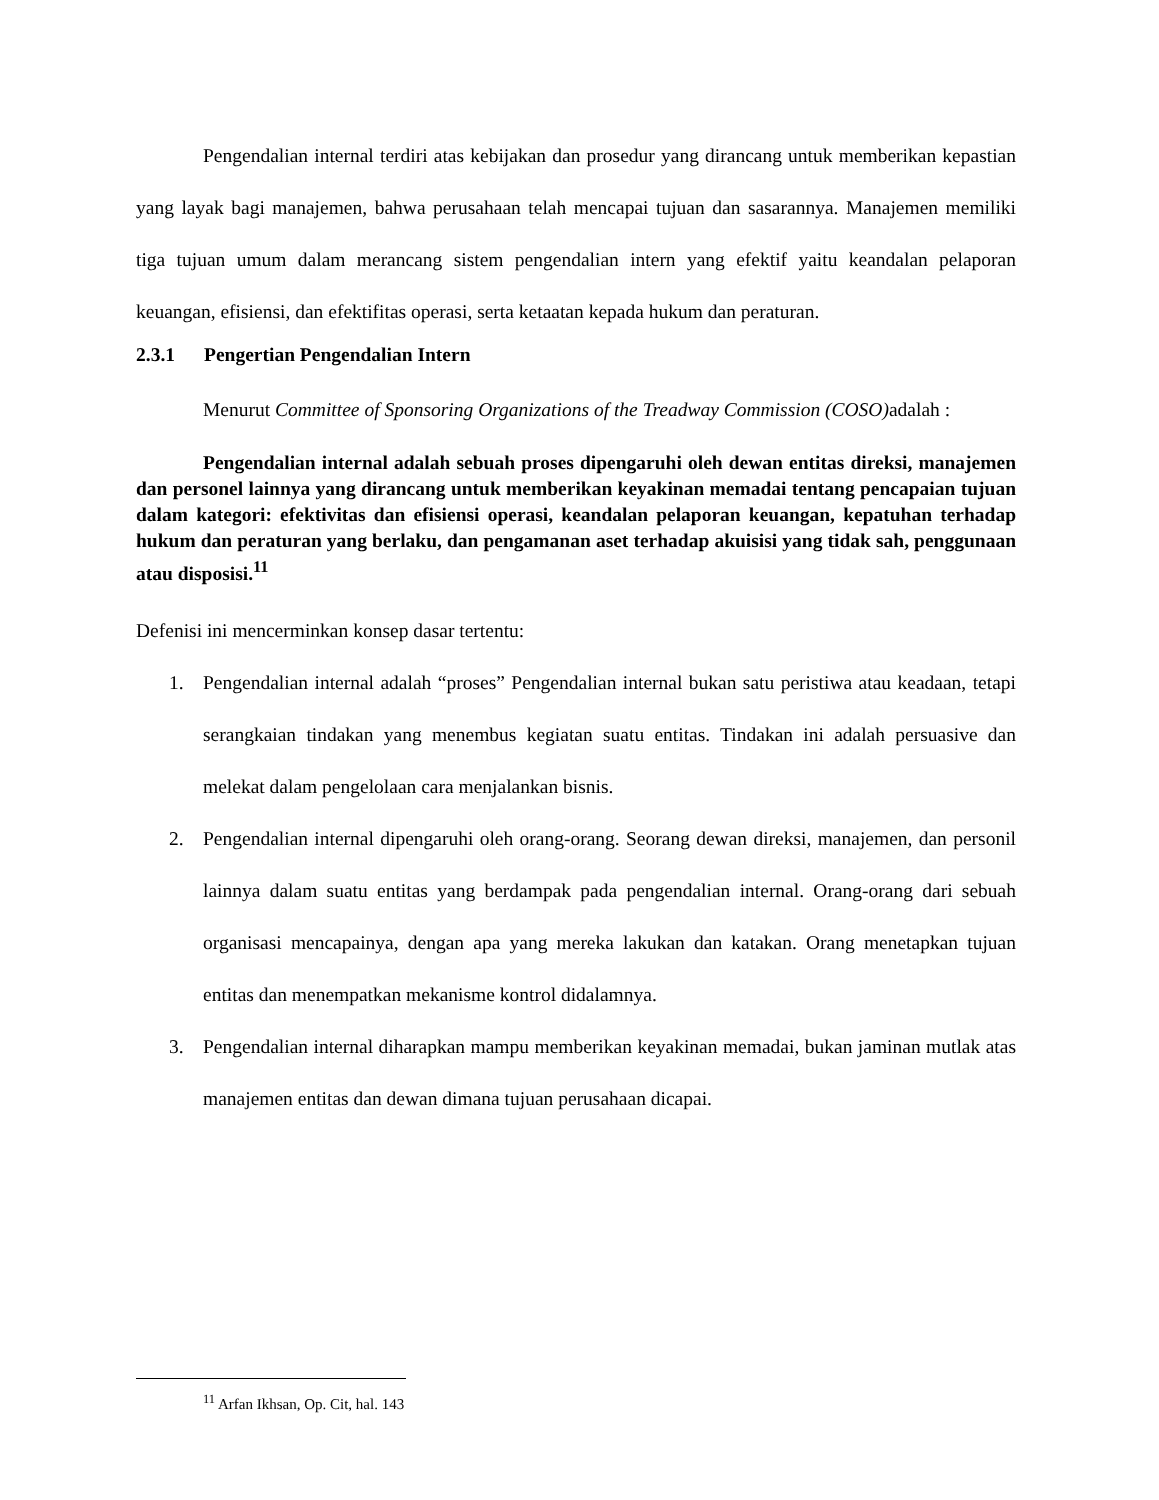Pengendalian internal terdiri atas kebijakan dan prosedur yang dirancang untuk memberikan kepastian yang layak bagi manajemen, bahwa perusahaan telah mencapai tujuan dan sasarannya. Manajemen memiliki tiga tujuan umum dalam merancang sistem pengendalian intern yang efektif yaitu keandalan pelaporan keuangan, efisiensi, dan efektifitas operasi, serta ketaatan kepada hukum dan peraturan.
2.3.1 Pengertian Pengendalian Intern
Menurut Committee of Sponsoring Organizations of the Treadway Commission (COSO) adalah :
Pengendalian internal adalah sebuah proses dipengaruhi oleh dewan entitas direksi, manajemen dan personel lainnya yang dirancang untuk memberikan keyakinan memadai tentang pencapaian tujuan dalam kategori: efektivitas dan efisiensi operasi, keandalan pelaporan keuangan, kepatuhan terhadap hukum dan peraturan yang berlaku, dan pengamanan aset terhadap akuisisi yang tidak sah, penggunaan atau disposisi.<sup>11</sup>
Defenisi ini mencerminkan konsep dasar tertentu:
1. Pengendalian internal adalah “proses” Pengendalian internal bukan satu peristiwa atau keadaan, tetapi serangkaian tindakan yang menembus kegiatan suatu entitas. Tindakan ini adalah persuasive dan melekat dalam pengelolaan cara menjalankan bisnis.
2. Pengendalian internal dipengaruhi oleh orang-orang. Seorang dewan direksi, manajemen, dan personil lainnya dalam suatu entitas yang berdampak pada pengendalian internal. Orang-orang dari sebuah organisasi mencapainya, dengan apa yang mereka lakukan dan katakan. Orang menetapkan tujuan entitas dan menempatkan mekanisme kontrol didalamnya.
3. Pengendalian internal diharapkan mampu memberikan keyakinan memadai, bukan jaminan mutlak atas manajemen entitas dan dewan dimana tujuan perusahaan dicapai.
<sup>11</sup> Arfan Ikhsan, Op. Cit, hal. 143